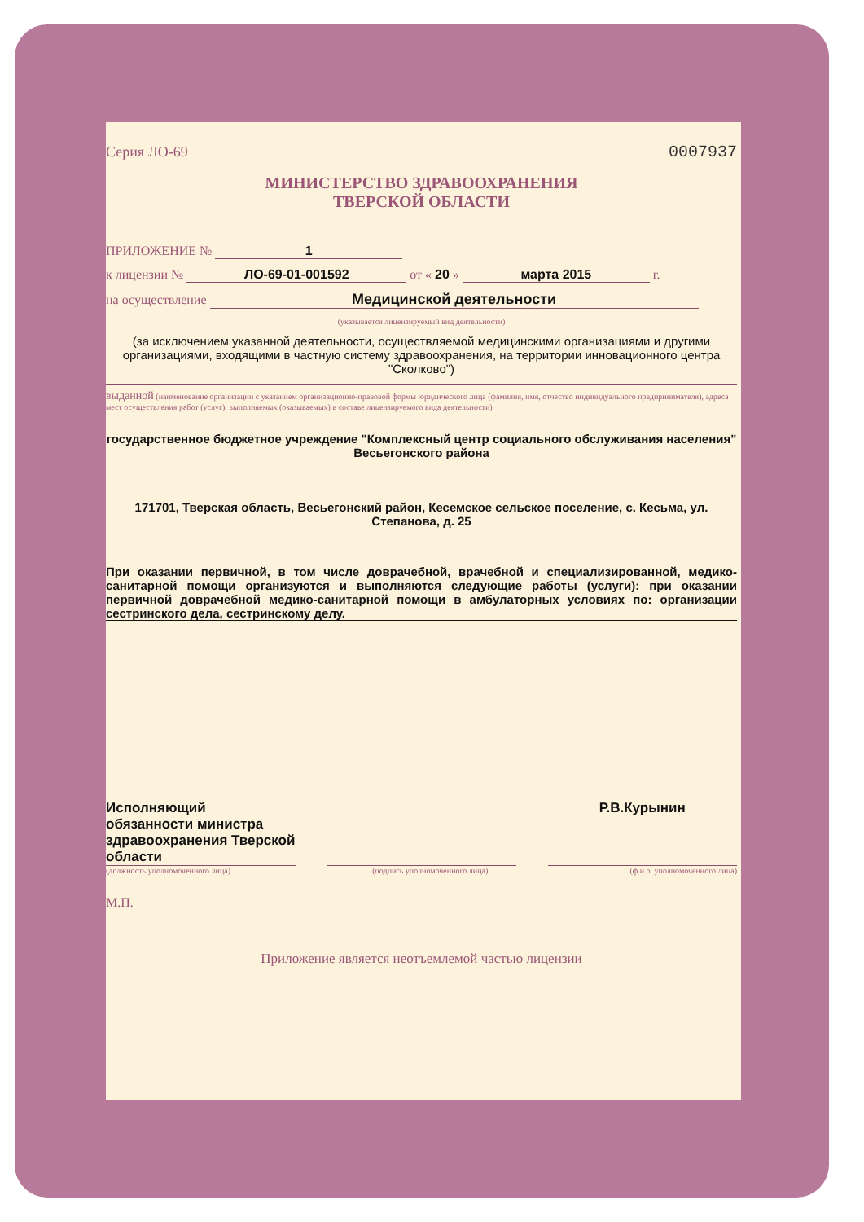Серия ЛО-69 0007937
МИНИСТЕРСТВО ЗДРАВООХРАНЕНИЯ
ТВЕРСКОЙ ОБЛАСТИ
ПРИЛОЖЕНИЕ № 1
к лицензии № ЛО-69-01-001592 от « 20 » марта 2015 г.
на осуществление Медицинской деятельности
(указывается лицензируемый вид деятельности)
(за исключением указанной деятельности, осуществляемой медицинскими организациями и другими организациями, входящими в частную систему здравоохранения, на территории инновационного центра "Сколково")
выданной (наименование организации с указанием организационно-правовой формы юридического лица (фамилия, имя, отчество индивидуального предпринимателя), адреса мест осуществления работ (услуг), выполняемых (оказываемых) в составе лицензируемого вида деятельности)
государственное бюджетное учреждение "Комплексный центр социального обслуживания населения" Весьегонского района
171701, Тверская область, Весьегонский район, Кесемское сельское поселение, с. Кесьма, ул. Степанова, д. 25
При оказании первичной, в том числе доврачебной, врачебной и специализированной, медико-санитарной помощи организуются и выполняются следующие работы (услуги): при оказании первичной доврачебной медико-санитарной помощи в амбулаторных условиях по: организации сестринского дела, сестринскому делу.
Исполняющий обязанности министра здравоохранения Тверской области
Р.В.Курынин
(должность уполномоченного лица) (подпись уполномоченного лица) (ф.и.о. уполномоченного лица)
М.П.
Приложение является неотъемлемой частью лицензии